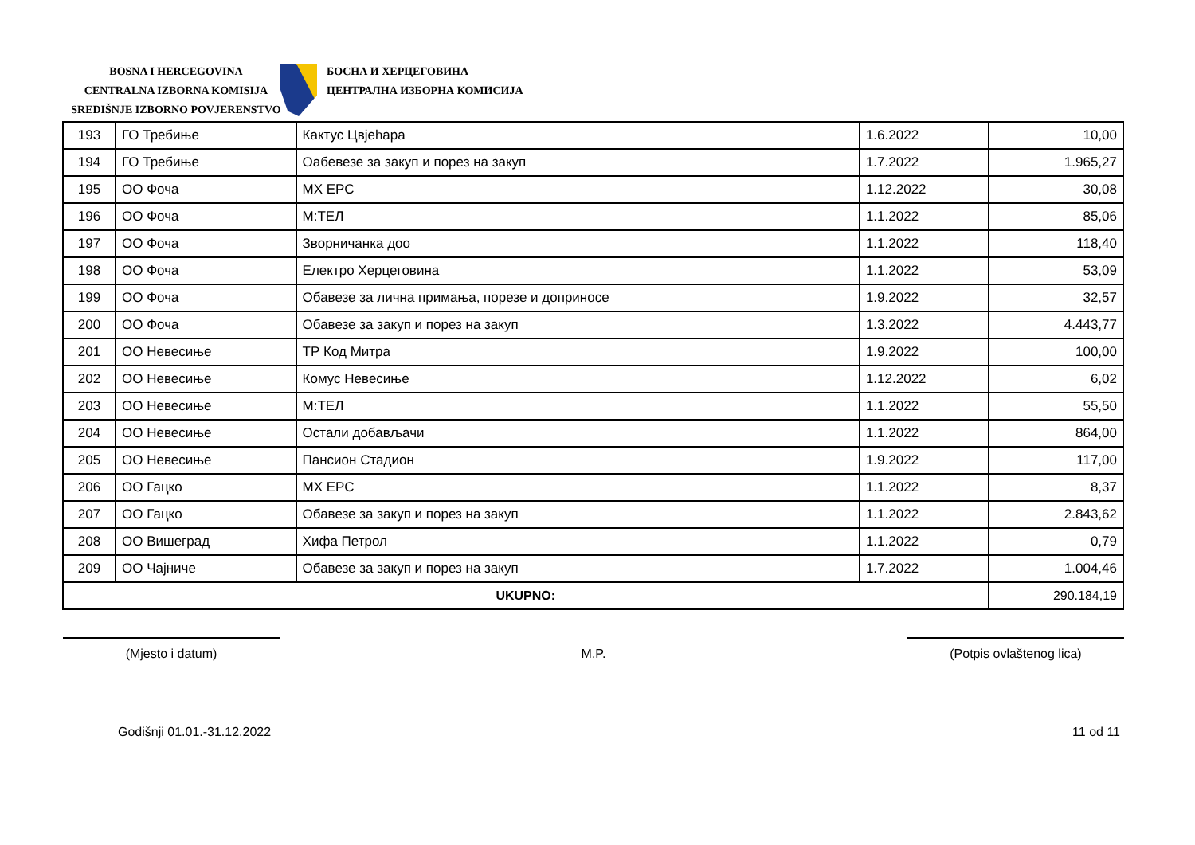BOSNA I HERCEGOVINA
CENTRALNA IZBORNA KOMISIJA
SREDIŠNJE IZBORNO POVJERENSTVO
БОСНА И ХЕРЦЕГОВИНА
ЦЕНТРАЛНА ИЗБОРНА КОМИСИЈА
| 193 | ГО Требиње | Кактус Цвјећара | 1.6.2022 | 10,00 |
| 194 | ГО Требиње | Оабевезе за закуп и порез на закуп | 1.7.2022 | 1.965,27 |
| 195 | ОО Фоча | МХ ЕРС | 1.12.2022 | 30,08 |
| 196 | ОО Фоча | М:ТЕЛ | 1.1.2022 | 85,06 |
| 197 | ОО Фоча | Зворничанка доо | 1.1.2022 | 118,40 |
| 198 | ОО Фоча | Електро Херцеговина | 1.1.2022 | 53,09 |
| 199 | ОО Фоча | Обавезе за лична примања, порезе и доприносе | 1.9.2022 | 32,57 |
| 200 | ОО Фоча | Обавезе за закуп и порез на закуп | 1.3.2022 | 4.443,77 |
| 201 | ОО Невесиње | ТР Код Митра | 1.9.2022 | 100,00 |
| 202 | ОО Невесиње | Комус Невесиње | 1.12.2022 | 6,02 |
| 203 | ОО Невесиње | М:ТЕЛ | 1.1.2022 | 55,50 |
| 204 | ОО Невесиње | Остали добављачи | 1.1.2022 | 864,00 |
| 205 | ОО Невесиње | Пансион Стадион | 1.9.2022 | 117,00 |
| 206 | ОО Гацко | МХ ЕРС | 1.1.2022 | 8,37 |
| 207 | ОО Гацко | Обавезе за закуп и порез на закуп | 1.1.2022 | 2.843,62 |
| 208 | ОО Вишеград | Хифа Петрол | 1.1.2022 | 0,79 |
| 209 | ОО Чајниче | Обавезе за закуп и порез на закуп | 1.7.2022 | 1.004,46 |
| UKUPNO: | | | | 290.184,19 |
(Mjesto i datum) M.P. (Potpis ovlaštenog lica)
Godišnji 01.01.-31.12.2022 11 od 11